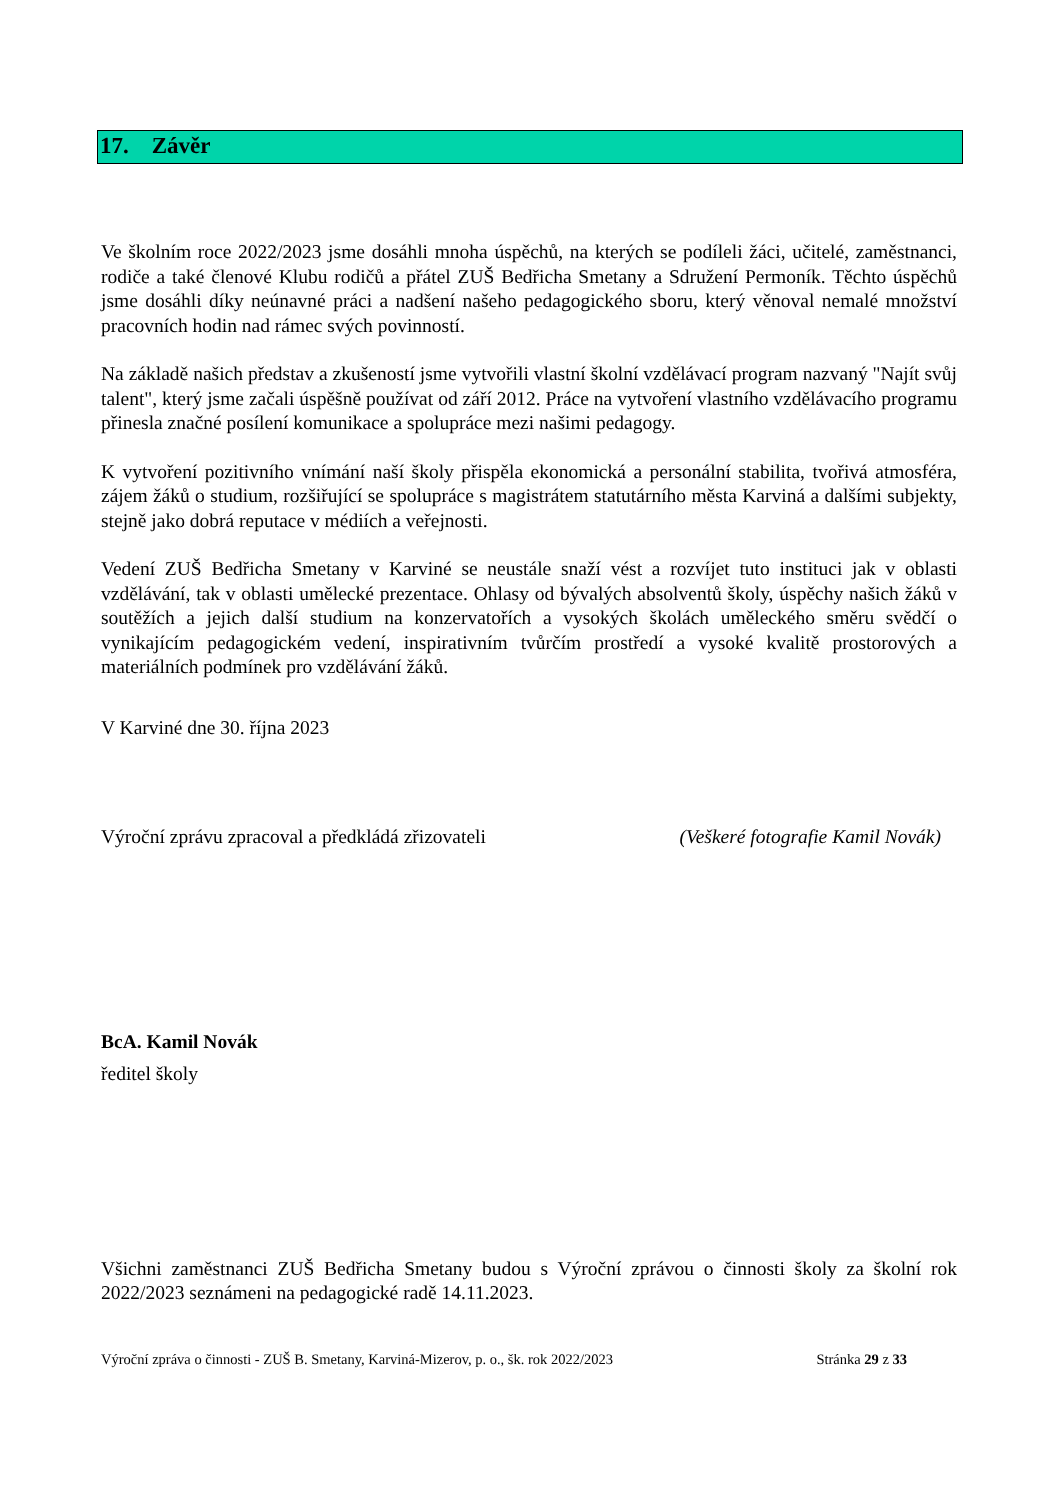17. Závěr
Ve školním roce 2022/2023 jsme dosáhli mnoha úspěchů, na kterých se podíleli žáci, učitelé, zaměstnanci, rodiče a také členové Klubu rodičů a přátel ZUŠ Bedřicha Smetany a Sdružení Permoník. Těchto úspěchů jsme dosáhli díky neúnavné práci a nadšení našeho pedagogického sboru, který věnoval nemalé množství pracovních hodin nad rámec svých povinností.
Na základě našich představ a zkušeností jsme vytvořili vlastní školní vzdělávací program nazvaný "Najít svůj talent", který jsme začali úspěšně používat od září 2012. Práce na vytvoření vlastního vzdělávacího programu přinesla značné posílení komunikace a spolupráce mezi našimi pedagogy.
K vytvoření pozitivního vnímání naší školy přispěla ekonomická a personální stabilita, tvořivá atmosféra, zájem žáků o studium, rozšiřující se spolupráce s magistrátem statutárního města Karviná a dalšími subjekty, stejně jako dobrá reputace v médiích a veřejnosti.
Vedení ZUŠ Bedřicha Smetany v Karviné se neustále snaží vést a rozvíjet tuto instituci jak v oblasti vzdělávání, tak v oblasti umělecké prezentace. Ohlasy od bývalých absolventů školy, úspěchy našich žáků v soutěžích a jejich další studium na konzervatořích a vysokých školách uměleckého směru svědčí o vynikajícím pedagogickém vedení, inspirativním tvůrčím prostředí a vysoké kvalitě prostorových a materiálních podmínek pro vzdělávání žáků.
V Karviné dne 30. října 2023
Výroční zprávu zpracoval a předkládá zřizovateli (Veškeré fotografie Kamil Novák)
BcA. Kamil Novák
ředitel školy
Všichni zaměstnanci ZUŠ Bedřicha Smetany budou s Výroční zprávou o činnosti školy za školní rok 2022/2023 seznámeni na pedagogické radě 14.11.2023.
Výroční zpráva o činnosti - ZUŠ B. Smetany, Karviná-Mizerov, p. o., šk. rok 2022/2023 Stránka 29 z 33